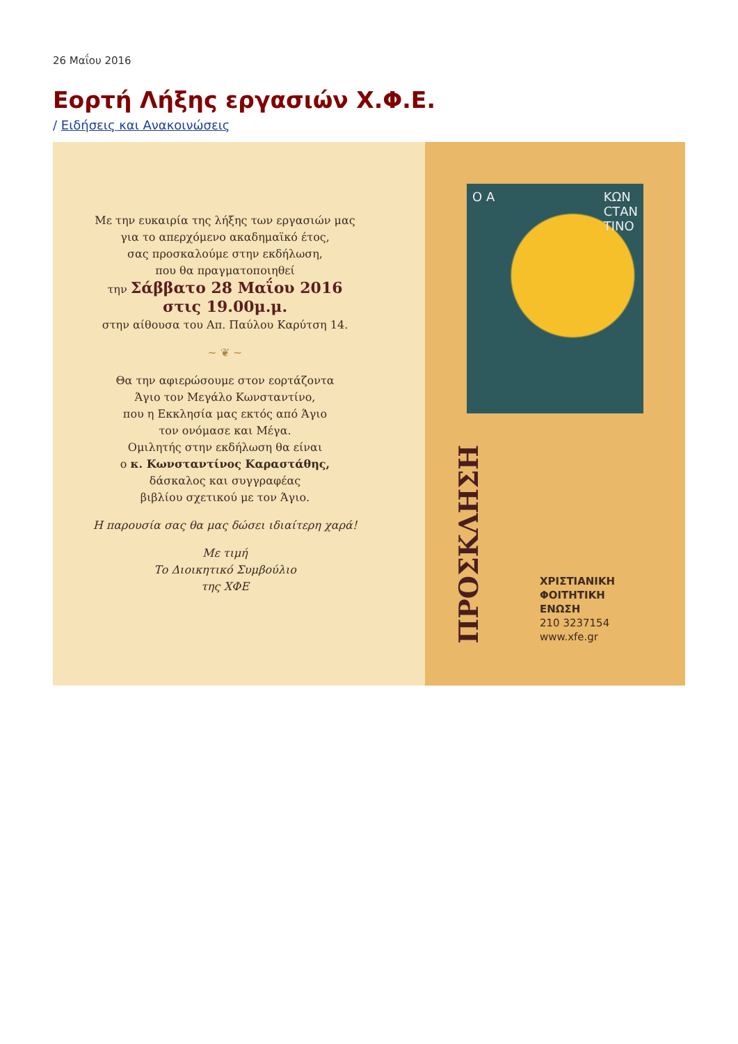26 Μαΐου 2016
Εορτή Λήξης εργασιών Χ.Φ.Ε.
/ Ειδήσεις και Ανακοινώσεις
Με την ευκαιρία της λήξης των εργασιών μας
για το απερχόμενο ακαδημαϊκό έτος,
σας προσκαλούμε στην εκδήλωση,
που θα πραγματοποιηθεί
την Σάββατο 28 Μαΐου 2016
στις 19.00μ.μ.
στην αίθουσα του Απ. Παύλου Καρύτση 14.
~ ❦ ~
Θα την αφιερώσουμε στον εορτάζοντα
Άγιο τον Μεγάλο Κωνσταντίνο,
που η Εκκλησία μας εκτός από Άγιο
τον ονόμασε και Μέγα.
Ομιλητής στην εκδήλωση θα είναι
ο κ. Κωνσταντίνος Καραστάθης,
δάσκαλος και συγγραφέας
βιβλίου σχετικού με τον Άγιο.
Η παρουσία σας θα μας δώσει ιδιαίτερη χαρά!
Με τιμή
Το Διοικητικό Συμβούλιο
της ΧΦΕ
Ο Α ΚΩΝ
CΤΑΝ
ΤΙΝΟ
ΠΡΟΣΚΛΗΣΗ
ΧΡΙΣΤΙΑΝΙΚΗ
ΦΟΙΤΗΤΙΚΗ
ΕΝΩΣΗ
210 3237154
www.xfe.gr